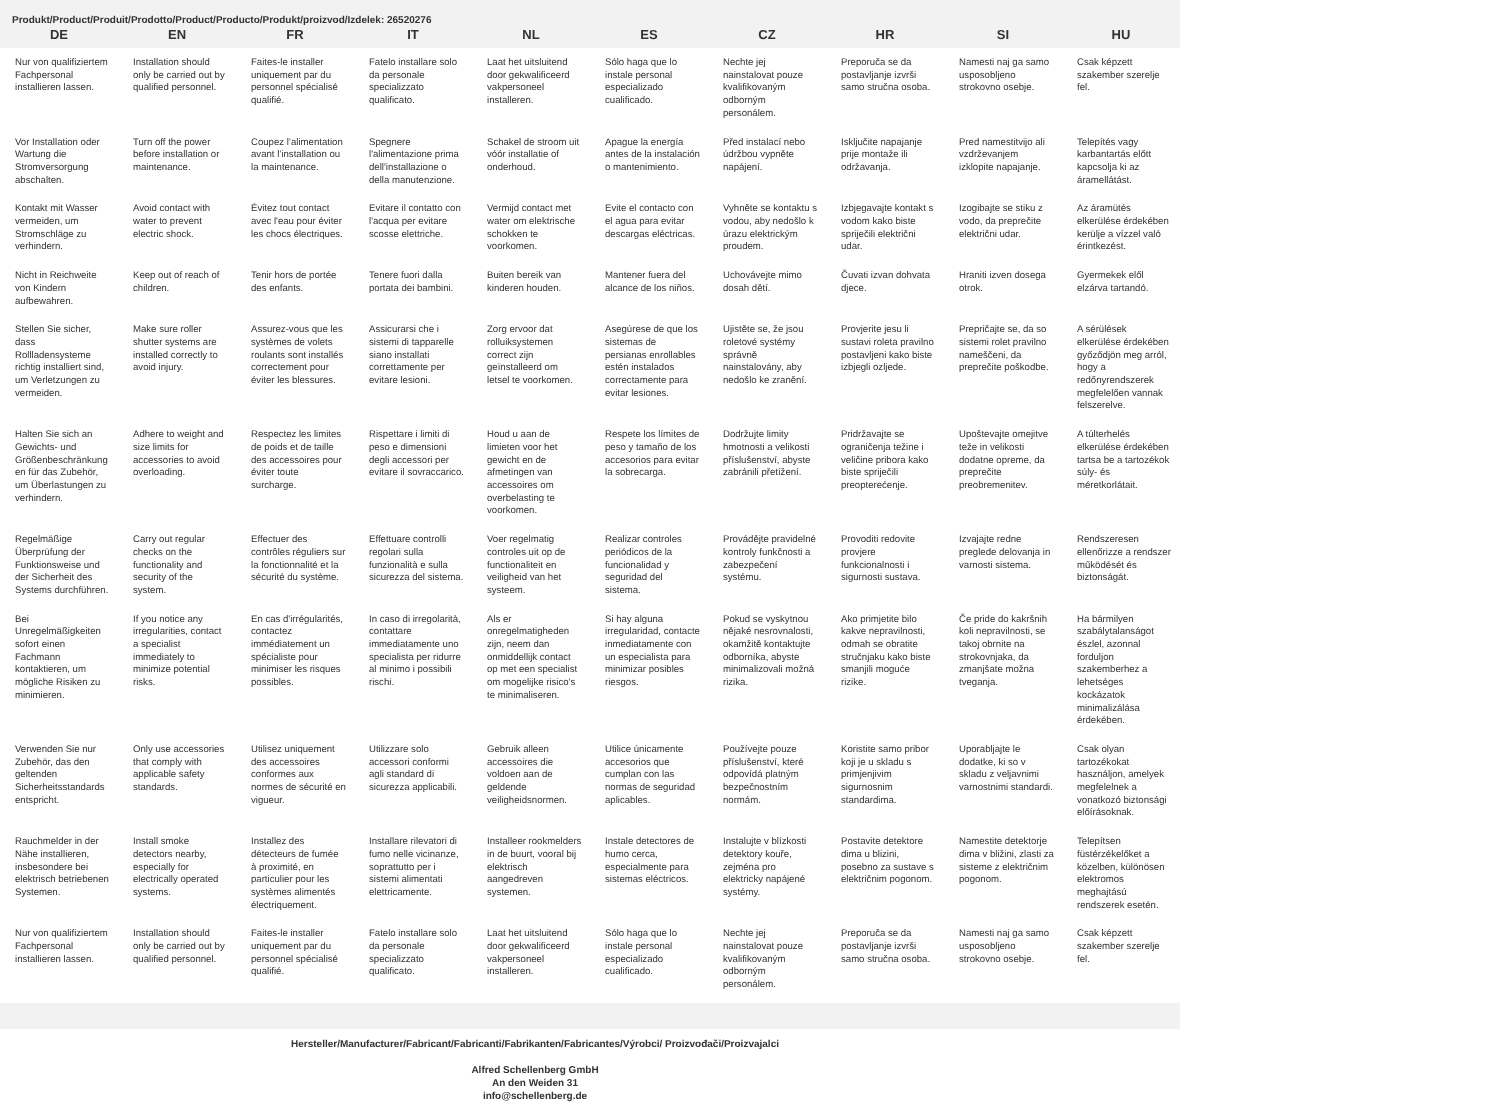Produkt/Product/Produit/Prodotto/Product/Producto/Produkt/proizvod/Izdelek: 26520276
| DE | EN | FR | IT | NL | ES | CZ | HR | SI | HU |
| --- | --- | --- | --- | --- | --- | --- | --- | --- | --- |
| Nur von qualifiziertem Fachpersonal installieren lassen. | Installation should only be carried out by qualified personnel. | Faites-le installer uniquement par du personnel spécialisé qualifié. | Fatelo installare solo da personale specializzato qualificato. | Laat het uitsluitend door gekwalificeerd vakpersoneel installeren. | Sólo haga que lo instale personal especializado cualificado. | Nechte jej nainstalovat pouze kvalifikovaným odborným personálem. | Preporuča se da postavljanje izvrši samo stručna osoba. | Namesti naj ga samo usposobljeno strokovno osebje. | Csak képzett szakember szerelje fel. |
| Vor Installation oder Wartung die Stromversorgung abschalten. | Turn off the power before installation or maintenance. | Coupez l’alimentation avant l’installation ou la maintenance. | Spegnere l'alimentazione prima dell'installazione o della manutenzione. | Schakel de stroom uit vóór installatie of onderhoud. | Apague la energía antes de la instalación o mantenimiento. | Před instalací nebo údržbou vypněte napájení. | Isključite napajanje prije montaže ili održavanja. | Pred namestitvijo ali vzdrževanjem izklopite napajanje. | Telepítés vagy karbantartás előtt kapcsolja ki az áramellátást. |
| Kontakt mit Wasser vermeiden, um Stromschläge zu verhindern. | Avoid contact with water to prevent electric shock. | Évitez tout contact avec l'eau pour éviter les chocs électriques. | Evitare il contatto con l'acqua per evitare scosse elettriche. | Vermijd contact met water om elektrische schokken te voorkomen. | Evite el contacto con el agua para evitar descargas eléctricas. | Vyhněte se kontaktu s vodou, aby nedošlo k úrazu elektrickým proudem. | Izbjegavajte kontakt s vodom kako biste spriječili električni udar. | Izogibajte se stiku z vodo, da preprečite električni udar. | Az áramütés elkerülése érdekében kerülje a vízzel való érintkezést. |
| Nicht in Reichweite von Kindern aufbewahren. | Keep out of reach of children. | Tenir hors de portée des enfants. | Tenere fuori dalla portata dei bambini. | Buiten bereik van kinderen houden. | Mantener fuera del alcance de los niños. | Uchovávejte mimo dosah dětí. | Čuvati izvan dohvata djece. | Hraniti izven dosega otrok. | Gyermekek elől elzárva tartandó. |
| Stellen Sie sicher, dass Rollladensysteme richtig installiert sind, um Verletzungen zu vermeiden. | Make sure roller shutter systems are installed correctly to avoid injury. | Assurez-vous que les systèmes de volets roulants sont installés correctement pour éviter les blessures. | Assicurarsi che i sistemi di tapparelle siano installati correttamente per evitare lesioni. | Zorg ervoor dat rolluiksystemen correct zijn geïnstalleerd om letsel te voorkomen. | Asegúrese de que los sistemas de persianas enrollables estén instalados correctamente para evitar lesiones. | Ujistěte se, že jsou roletové systémy správně nainstalovány, aby nedošlo ke zranění. | Provjerite jesu li sustavi roleta pravilno postavljeni kako biste izbjegli ozljede. | Prepričajte se, da so sistemi rolet pravilno nameščeni, da preprečite poškodbe. | A sérülések elkerülése érdekében győződjön meg arról, hogy a redőnyrendszerek megfelelően vannak felszerelve. |
| Halten Sie sich an Gewichts- und Größenbeschränkung en für das Zubehör, um Überlastungen zu verhindern. | Adhere to weight and size limits for accessories to avoid overloading. | Respectez les limites de poids et de taille des accessoires pour éviter toute surcharge. | Rispettare i limiti di peso e dimensioni degli accessori per evitare il sovraccarico. | Houd u aan de limieten voor het gewicht en de afmetingen van accessoires om overbelasting te voorkomen. | Respete los límites de peso y tamaño de los accesorios para evitar la sobrecarga. | Dodržujte limity hmotnosti a velikosti příslušenství, abyste zabránili přetížení. | Pridržavajte se ograničenja težine i veličine pribora kako biste spriječili preopterećenje. | Upoštevajte omejitve teže in velikosti dodatne opreme, da preprečite preobremenitev. | A túlterhelés elkerülése érdekében tartsa be a tartozékok súly- és méretkorlátait. |
| Regelmäßige Überprüfung der Funktionsweise und der Sicherheit des Systems durchführen. | Carry out regular checks on the functionality and security of the system. | Effectuer des contrôles réguliers sur la fonctionnalité et la sécurité du système. | Effettuare controlli regolari sulla funzionalità e sulla sicurezza del sistema. | Voer regelmatig controles uit op de functionaliteit en veiligheid van het systeem. | Realizar controles periódicos de la funcionalidad y seguridad del sistema. | Provádějte pravidelné kontroly funkčnosti a zabezpečení systému. | Provoditi redovite provjere funkcionalnosti i sigurnosti sustava. | Izvajajte redne preglede delovanja in varnosti sistema. | Rendszeresen ellenőrizze a rendszer működését és biztonságát. |
| Bei Unregelmäßigkeiten sofort einen Fachmann kontaktieren, um mögliche Risiken zu minimieren. | If you notice any irregularities, contact a specialist immediately to minimize potential risks. | En cas d'irrégularités, contactez immédiatement un spécialiste pour minimiser les risques possibles. | In caso di irregolarità, contattare immediatamente uno specialista per ridurre al minimo i possibili rischi. | Als er onregelmatigheden zijn, neem dan onmiddellijk contact op met een specialist om mogelijke risico's te minimaliseren. | Si hay alguna irregularidad, contacte inmediatamente con un especialista para minimizar posibles riesgos. | Pokud se vyskytnou nějaké nesrovnalosti, okamžitě kontaktujte odborníka, abyste minimalizovali možná rizika. | Ako primjetite bilo kakve nepravilnosti, odmah se obratite stručnjaku kako biste smanjili moguće rizike. | Če pride do kakršnih koli nepravilnosti, se takoj obrnite na strokovnjaka, da zmanjšate možna tveganja. | Ha bármilyen szabálytalanságot észlel, azonnal forduljon szakemberhez a lehetséges kockázatok minimalizálása érdekében. |
| Verwenden Sie nur Zubehör, das den geltenden Sicherheitsstandards entspricht. | Only use accessories that comply with applicable safety standards. | Utilisez uniquement des accessoires conformes aux normes de sécurité en vigueur. | Utilizzare solo accessori conformi agli standard di sicurezza applicabili. | Gebruik alleen accessoires die voldoen aan de geldende veiligheidsnormen. | Utilice únicamente accesorios que cumplan con las normas de seguridad aplicables. | Používejte pouze příslušenství, které odpovídá platným bezpečnostním normám. | Koristite samo pribor koji je u skladu s primjenjivim sigurnosnim standardima. | Uporabljajte le dodatke, ki so v skladu z veljavnimi varnostnimi standardi. | Csak olyan tartozékokat használjon, amelyek megfelelnek a vonatkozó biztonsági előírásoknak. |
| Rauchmelder in der Nähe installieren, insbesondere bei elektrisch betriebenen Systemen. | Install smoke detectors nearby, especially for electrically operated systems. | Installez des détecteurs de fumée à proximité, en particulier pour les systèmes alimentés électriquement. | Installare rilevatori di fumo nelle vicinanze, soprattutto per i sistemi alimentati elettricamente. | Installeer rookmelders in de buurt, vooral bij elektrisch aangedreven systemen. | Instale detectores de humo cerca, especialmente para sistemas eléctricos. | Instalujte v blízkosti detektory kouře, zejména pro elektricky napájené systémy. | Postavite detektore dima u blizini, posebno za sustave s električnim pogonom. | Namestite detektorje dima v bližini, zlasti za sisteme z električnim pogonom. | Telepítsen füstérzékelőket a közelben, különösen elektromos meghajtású rendszerek esetén. |
| Nur von qualifiziertem Fachpersonal installieren lassen. | Installation should only be carried out by qualified personnel. | Faites-le installer uniquement par du personnel spécialisé qualifié. | Fatelo installare solo da personale specializzato qualificato. | Laat het uitsluitend door gekwalificeerd vakpersoneel installeren. | Sólo haga que lo instale personal especializado cualificado. | Nechte jej nainstalovat pouze kvalifikovaným odborným personálem. | Preporuča se da postavljanje izvrši samo stručna osoba. | Namesti naj ga samo usposobljeno strokovno osebje. | Csak képzett szakember szerelje fel. |
Hersteller/Manufacturer/Fabricant/Fabricanti/Fabrikanten/Fabricantes/Výrobci/ Proizvođači/Proizvajalci
Alfred Schellenberg GmbH
An den Weiden 31
info@schellenberg.de